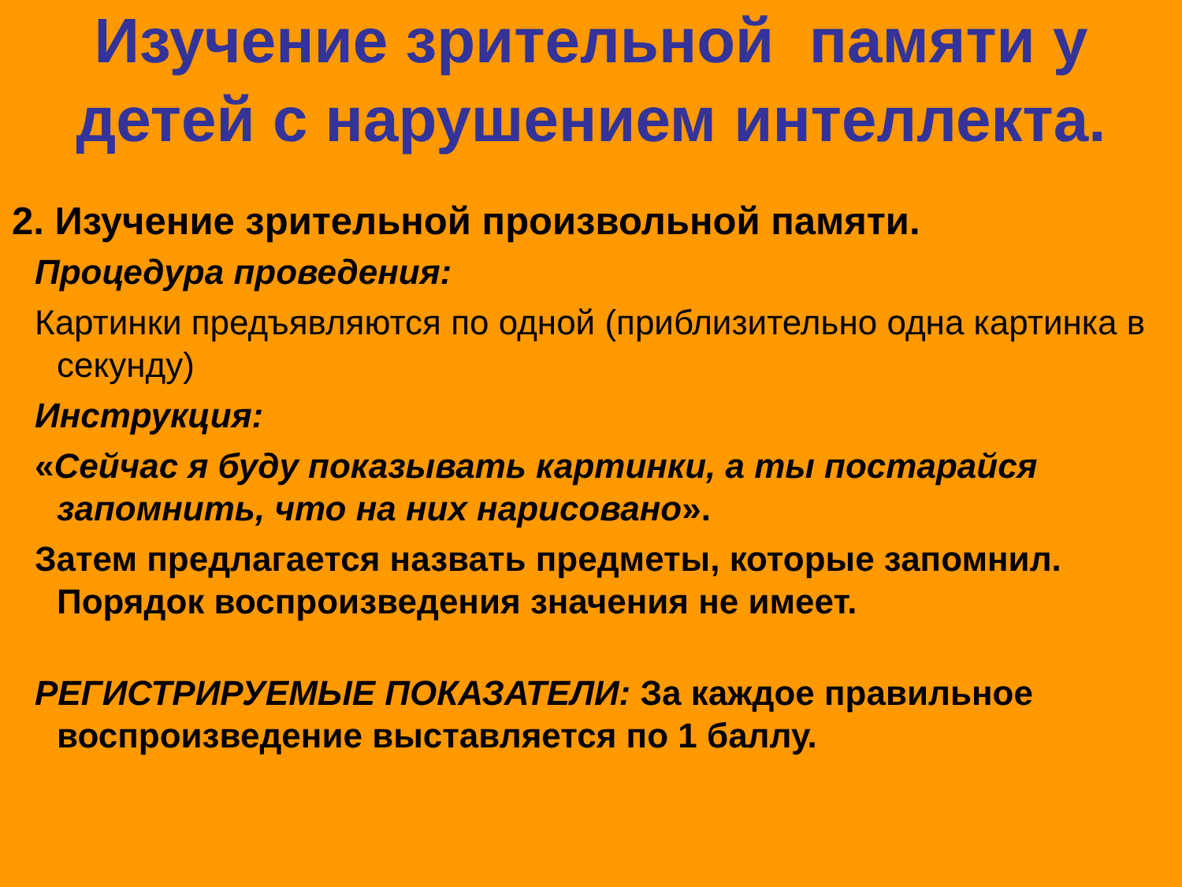Изучение зрительной памяти у детей с нарушением интеллекта.
2. Изучение зрительной произвольной памяти.
Процедура проведения:
Картинки предъявляются по одной (приблизительно одна картинка в секунду)
Инструкция:
«Сейчас я буду показывать картинки, а ты постарайся запомнить, что на них нарисовано».
Затем предлагается назвать предметы, которые запомнил. Порядок воспроизведения значения не имеет.
РЕГИСТРИРУЕМЫЕ ПОКАЗАТЕЛИ: За каждое правильное воспроизведение выставляется по 1 баллу.